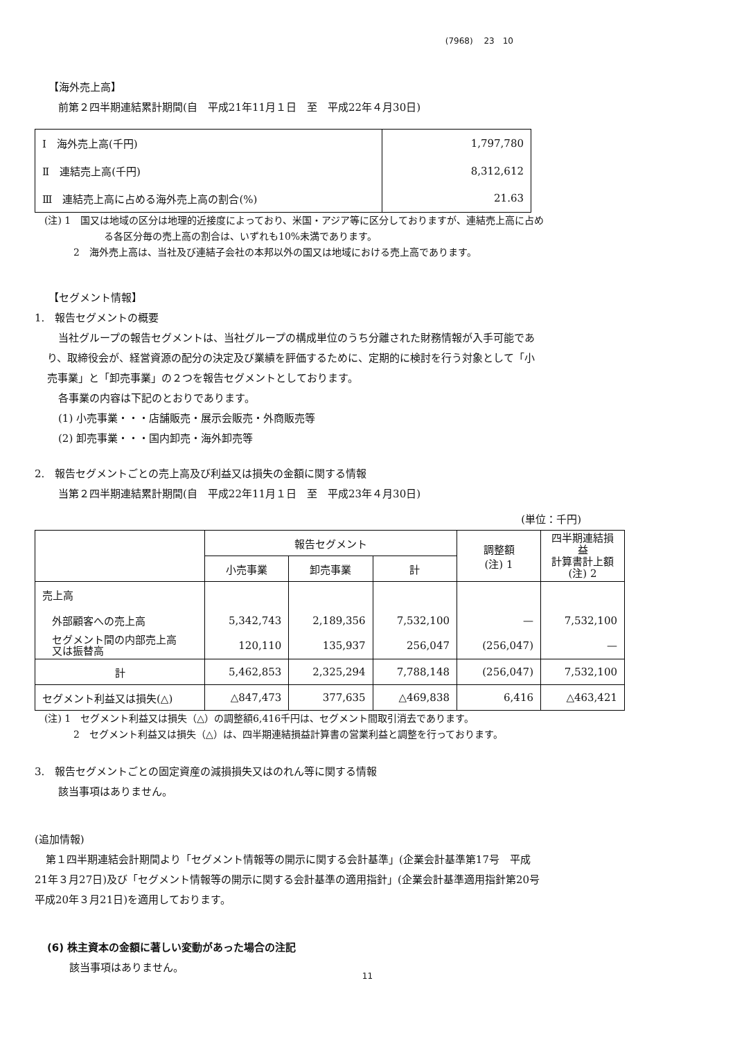(7968)　 23　10
【海外売上高】
前第２四半期連結累計期間(自　平成21年11月１日　至　平成22年４月30日)
| Ⅰ 海外売上高(千円) | 1,797,780 |
| Ⅱ 連結売上高(千円) | 8,312,612 |
| Ⅲ 連結売上高に占める海外売上高の割合(%) | 21.63 |
(注) 1　国又は地域の区分は地理的近接度によっており、米国・アジア等に区分しておりますが、連結売上高に占め
る各区分毎の売上高の割合は、いずれも10%未満であります。
2　海外売上高は、当社及び連結子会社の本邦以外の国又は地域における売上高であります。
【セグメント情報】
1.　報告セグメントの概要
当社グループの報告セグメントは、当社グループの構成単位のうち分離された財務情報が入手可能であ
り、取締役会が、経営資源の配分の決定及び業績を評価するために、定期的に検討を行う対象として「小
売事業」と「卸売事業」の２つを報告セグメントとしております。
各事業の内容は下記のとおりであります。
(1) 小売事業・・・店舗販売・展示会販売・外商販売等
(2) 卸売事業・・・国内卸売・海外卸売等
2.　報告セグメントごとの売上高及び利益又は損失の金額に関する情報
当第２四半期連結累計期間(自　平成22年11月１日　至　平成23年４月30日)
(単位：千円)
| | 報告セグメント | | | 調整額 (注) 1 | 四半期連結損益 計算書計上額 (注) 2 |
| | 小売事業 | 卸売事業 | 計 | | |
| 売上高 | | | | | |
| 外部顧客への売上高 | 5,342,743 | 2,189,356 | 7,532,100 | — | 7,532,100 |
| セグメント間の内部売上高 又は振替高 | 120,110 | 135,937 | 256,047 | (256,047) | — |
| 計 | 5,462,853 | 2,325,294 | 7,788,148 | (256,047) | 7,532,100 |
| セグメント利益又は損失(△) | △847,473 | 377,635 | △469,838 | 6,416 | △463,421 |
(注) 1　セグメント利益又は損失（△）の調整額6,416千円は、セグメント間取引消去であります。
2　セグメント利益又は損失（△）は、四半期連結損益計算書の営業利益と調整を行っております。
3.　報告セグメントごとの固定資産の減損損失又はのれん等に関する情報
該当事項はありません。
(追加情報)
第１四半期連結会計期間より「セグメント情報等の開示に関する会計基準」(企業会計基準第17号　平成
21年３月27日)及び「セグメント情報等の開示に関する会計基準の適用指針」(企業会計基準適用指針第20号
平成20年３月21日)を適用しております。
(6) 株主資本の金額に著しい変動があった場合の注記
該当事項はありません。
11